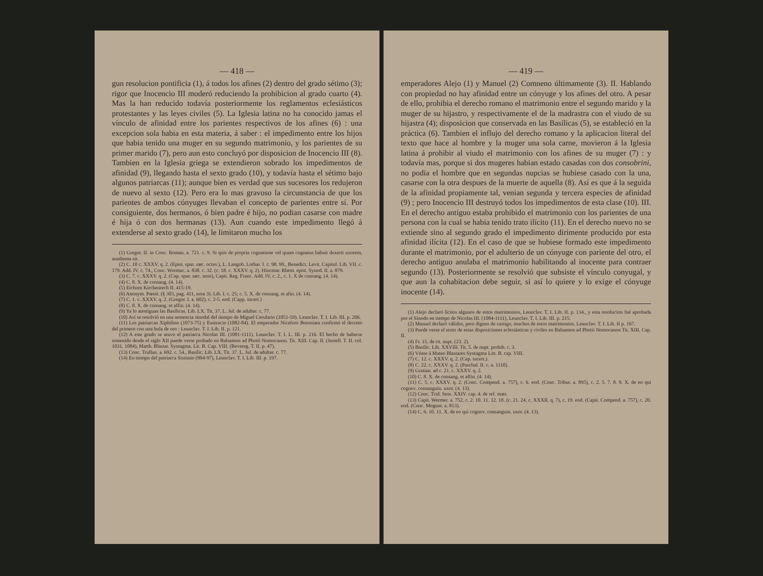— 418 —
gun resolucion pontificia (1), á todos los afines (2) dentro del grado sétimo (3); rigor que Inocencio III moderó reduciendo la prohibicion al grado cuarto (4). Mas la han reducido todavía posteriormente los reglamentos eclesiásticos protestantes y las leyes civiles (5). La Iglesia latina no ha conocido jamas el vínculo de afinidad entre los parientes respectivos de los afines (6) : una excepcion sola habia en esta materia, á saber : el impedimento entre los hijos que habia tenido una muger en su segundo matrimonio, y los parientes de su primer marido (7), pero aun esto concluyó por disposicion de Inocencio III (8). Tambien en la Iglesia griega se extendieron sobrado los impedimentos de afinidad (9), llegando hasta el sexto grado (10), y todavía hasta el sétimo bajo algunos patriarcas (11); aunque bien es verdad que sus sucesores los redujeron de nuevo al sexto (12). Pero era lo mas gravoso la circunstancia de que los parientes de ambos cónyuges llevaban el concepto de parientes entre sí. Por consiguiente, dos hermanos, ó bien padre é hijo, no podian casarse con madre é hija ó con dos hermanas (13). Aun cuando este impedimento llegó á extenderse al sexto grado (14), le limitaron mucho los
(1) Gregor. II. in Conc. Roman. a. 721. c. 9. Si quis de propria cognatione vel quam cognatus habuit duxerit uxorem, anathema sit.
(2) C. 10 c. XXXV. q. 2. (Epist. spur. sæc. octav.), L. Langob. Lothar. I. c. 98. 99., Benedict. Levit. Capitul. Lib. VII. c. 179. Add. IV. c. 74., Conc. Wormac. a. 838. c. 32. (c. 18. c. XXXV. q. 2). Hincmar. Rhem. epist. Synod. II. a. 879.
(3) C. 7. c. XXXV. q. 2. (Cap. spur. sæc. noni), Capit. Reg. Franc. Add. IV. c. 2., c. 1. X de consang. (4. 14).
(4) C. 8. X. de consang. (4. 14).
(5) Eichorn Kirchenrech II. 415-19.
(6) Anonym. Pœnit. (§ 303, pag. 411, nota 3). Lib. I. c. 25; c. 5. X. de consang. et afin. (4. 14).
(7) C. 1. c. XXXV. q. 2. (Gregor. I. a. 602), c. 2-5. eod. (Capp. incert.)
(8) C. 8. X. de consang. et affin. (4. 14).
(9) Ya lo atestiguan las Basílicas. Lib. LX. Tit. 37. L. Jul. de adulter. c. 77.
(10) Así se resolvió en una sentencia sinodal del tiempo de Miguel Cerulario (1051-59). Leunclav. T. I. Lib. III. p. 206.
(11) Los patriarcas Xiphilino (1073-75) y Eustracio (1082-84). El emperador Niceforo Botoniata confirmó el decreto del primero con una bula de oro : Leunclav. T. I. Lib. II. p. 121.
(12) A este grado se atuvo el patriarca Nicolas III. (1081-1111). Leunclav. T. I. L. III. p. 216. El hecho de haberse sostenido desde el siglo XII puede verse probado en Balsamon ad Photii Nomocanon. Tit. XIII. Cap. II. (Justell. T. II. col. 1031. 1084), Matth. Blastar. Syntagma. Lit. B. Cap. VIII. (Bevereg. T. II. p. 47).
(13) Conc. Trullan. a. 692. c. 54., Basilic. Lib. LX. Tit. 37. L. Jul. de adulter. c. 77.
(14) En tiempo del patriarca Sisinnio (994-97), Leunclav. T. I. Lib. III. p. 197.
— 419 —
emperadores Alejo (1) y Manuel (2) Comneno últimamente (3). II. Hablando con propiedad no hay afinidad entre un cónyuge y los afines del otro. A pesar de ello, prohibia el derecho romano el matrimonio entre el segundo marido y la muger de su hijastro, y respectivamente el de la madrastra con el viudo de su hijastra (4); disposicion que conservada en las Basílicas (5), se estableció en la práctica (6). Tambien el influjo del derecho romano y la aplicacion literal del texto que hace al hombre y la muger una sola carne, movieron á la Iglesia latina á prohibir al viudo el matrimonio con los afines de su muger (7) : y todavía mas, porque si dos mugeres habian estado casadas con dos consobrini, no podia el hombre que en segundas nupcias se hubiese casado con la una, casarse con la otra despues de la muerte de aquella (8). Así es que á la seguida de la afinidad propiamente tal, venian segunda y tercera especies de afinidad (9) ; pero Inocencio III destruyó todos los impedimentos de esta clase (10). III. En el derecho antiguo estaba prohibido el matrimonio con los parientes de una persona con la cual se habia tenido trato ilícito (11). En el derecho nuevo no se extiende sino al segundo grado el impedimento dirimente producido por esta afinidad ilícita (12). En el caso de que se hubiese formado este impedimento durante el matrimonio, por el adulterio de un cónyuge con pariente del otro, el derecho antiguo anulaba el matrimonio habilitando al inocente para contraer segundo (13). Posteriormente se resolvió que subsiste el vínculo conyugal, y que aun la cohabitacion debe seguir, si así lo quiere y lo exige el cónyuge inocente (14).
(1) Alejo declaró lícitos algunos de estos matrimonios, Leunclav. T. I. Lib. II. p. 134., y esta resolucion fué aprobada por el Sínodo en tiempo de Nicolas III. (1084-1111), Leunclav. T. I. Lib. III. p. 215.
(2) Manuel declaró válidos, pero dignos de castigo, muchos de estos matrimonios. Leunclav. T. I. Lib. II p. 167.
(3) Puede verse el texto de estas disposiciones eclesiásticas y civiles en Balsamon ad Photii Nomocanon Tit. XIII. Cap. II.
(4) Fr. 15. de rit. nupt. (23. 2).
(5) Basilic. Lib. XXVIII. Tit. 5. de nupt. prohib. c. 3.
(6) Véase á Mateo Blastares Syntagma Litt. B. cap. VIII.
(7) C. 12. c. XXXV. q. 2. (Cap. incert.).
(8) C. 22. c. XXXV. q. 2. (Paschal. II. c. a. 1110).
(9) Gratian. ad c. 21. c. XXXV. q. 2.
(10) C. 8. X. de consang. et affin. (4. 14).
(11) C. 5. c. XXXV. q. 2. (Conc. Compend. a. 757), c. 6. eod. (Conc. Tribur. a. 895), c. 2. 5. 7. 8. 9. X. de eo qui cognov. consanguin. uxor. (4. 13).
(12) Conc. Trid. Sess. XXIV. cap. 4. de ref. matr.
(13) Capit. Wermer. a. 752. c. 2. 10. 11. 12. 18. (c. 21. 24. c. XXXII. q. 7), c. 19. eod. (Capit. Compend. a. 757), c. 20. eod. (Conc. Mogunt. a. 813).
(14) C. 6. 10. 11. X. de eo qui cognov. consanguin. uxor. (4. 13).